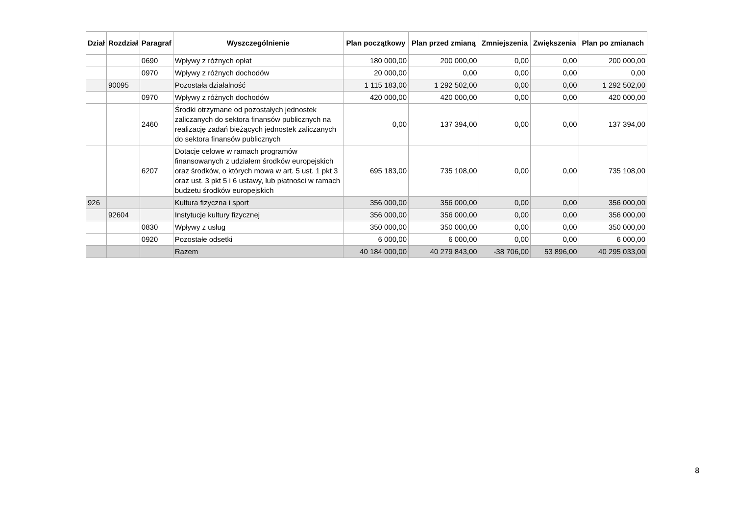| Dział | Rozdział | Paragraf | Wyszczególnienie | Plan początkowy | Plan przed zmianą | Zmniejszenia | Zwiększenia | Plan po zmianach |
| --- | --- | --- | --- | --- | --- | --- | --- | --- |
| | | 0690 | Wpływy z różnych opłat | 180 000,00 | 200 000,00 | 0,00 | 0,00 | 200 000,00 |
| | | 0970 | Wpływy z różnych dochodów | 20 000,00 | 0,00 | 0,00 | 0,00 | 0,00 |
| | 90095 | | Pozostała działalność | 1 115 183,00 | 1 292 502,00 | 0,00 | 0,00 | 1 292 502,00 |
| | | 0970 | Wpływy z różnych dochodów | 420 000,00 | 420 000,00 | 0,00 | 0,00 | 420 000,00 |
| | | 2460 | Środki otrzymane od pozostałych jednostek zaliczanych do sektora finansów publicznych na realizację zadań bieżących jednostek zaliczanych do sektora finansów publicznych | 0,00 | 137 394,00 | 0,00 | 0,00 | 137 394,00 |
| | | 6207 | Dotacje celowe w ramach programów finansowanych z udziałem środków europejskich oraz środków, o których mowa w art. 5 ust. 1 pkt 3 oraz ust. 3 pkt 5 i 6 ustawy, lub płatności w ramach budżetu środków europejskich | 695 183,00 | 735 108,00 | 0,00 | 0,00 | 735 108,00 |
| 926 | | | Kultura fizyczna i sport | 356 000,00 | 356 000,00 | 0,00 | 0,00 | 356 000,00 |
| | 92604 | | Instytucje kultury fizycznej | 356 000,00 | 356 000,00 | 0,00 | 0,00 | 356 000,00 |
| | | 0830 | Wpływy z usług | 350 000,00 | 350 000,00 | 0,00 | 0,00 | 350 000,00 |
| | | 0920 | Pozostałe odsetki | 6 000,00 | 6 000,00 | 0,00 | 0,00 | 6 000,00 |
| | | | Razem | 40 184 000,00 | 40 279 843,00 | -38 706,00 | 53 896,00 | 40 295 033,00 |
8